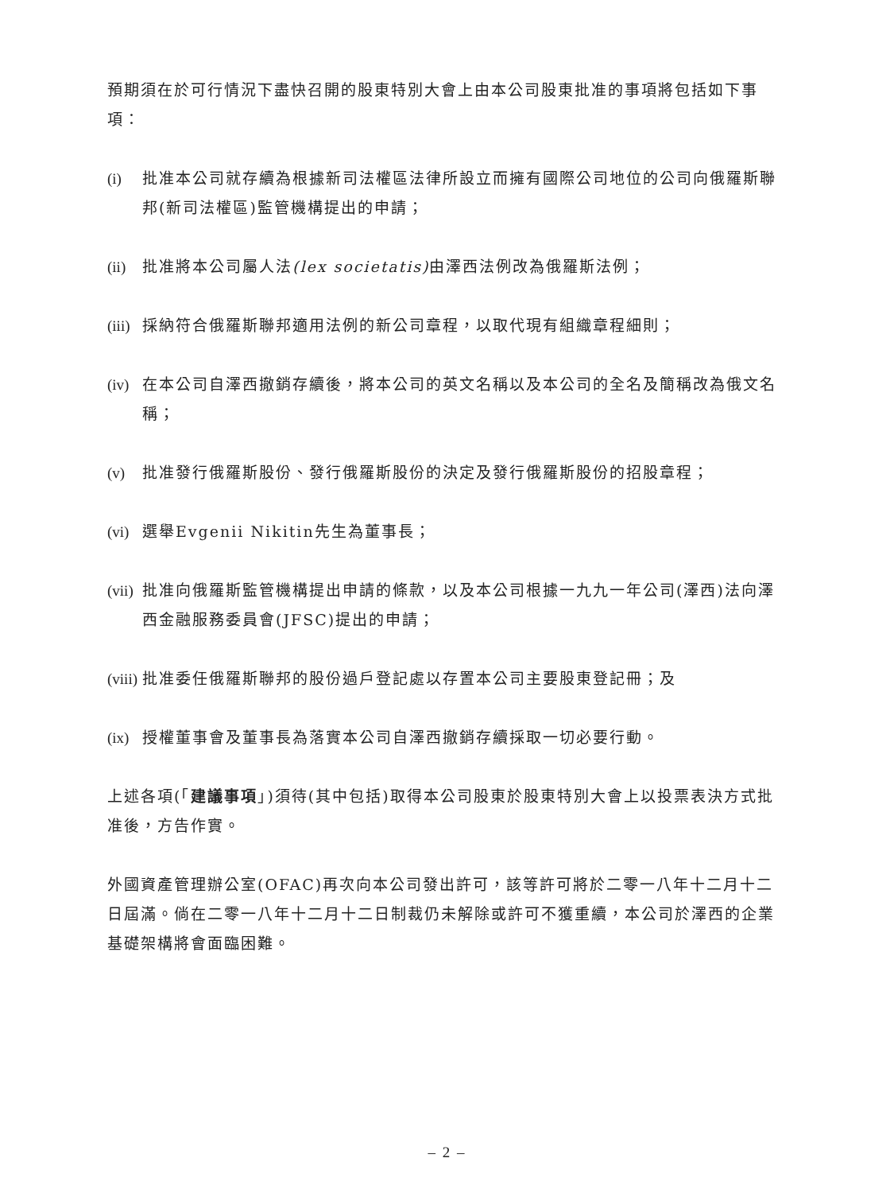預期須在於可行情況下盡快召開的股東特別大會上由本公司股東批准的事項將包括如下事項：
(i) 批准本公司就存續為根據新司法權區法律所設立而擁有國際公司地位的公司向俄羅斯聯邦(新司法權區)監管機構提出的申請；
(ii) 批准將本公司屬人法(lex societatis) 由澤西法例改為俄羅斯法例；
(iii) 採納符合俄羅斯聯邦適用法例的新公司章程，以取代現有組織章程細則；
(iv) 在本公司自澤西撤銷存續後，將本公司的英文名稱以及本公司的全名及簡稱改為俄文名稱；
(v) 批准發行俄羅斯股份、發行俄羅斯股份的決定及發行俄羅斯股份的招股章程；
(vi) 選舉Evgenii Nikitin先生為董事長；
(vii) 批准向俄羅斯監管機構提出申請的條款，以及本公司根據一九九一年公司(澤西)法向澤西金融服務委員會(JFSC)提出的申請；
(viii) 批准委任俄羅斯聯邦的股份過戶登記處以存置本公司主要股東登記冊；及
(ix) 授權董事會及董事長為落實本公司自澤西撤銷存續採取一切必要行動。
上述各項(「建議事項」)須待(其中包括)取得本公司股東於股東特別大會上以投票表決方式批准後，方告作實。
外國資產管理辦公室(OFAC)再次向本公司發出許可，該等許可將於二零一八年十二月十二日屆滿。倘在二零一八年十二月十二日制裁仍未解除或許可不獲重續，本公司於澤西的企業基礎架構將會面臨困難。
– 2 –